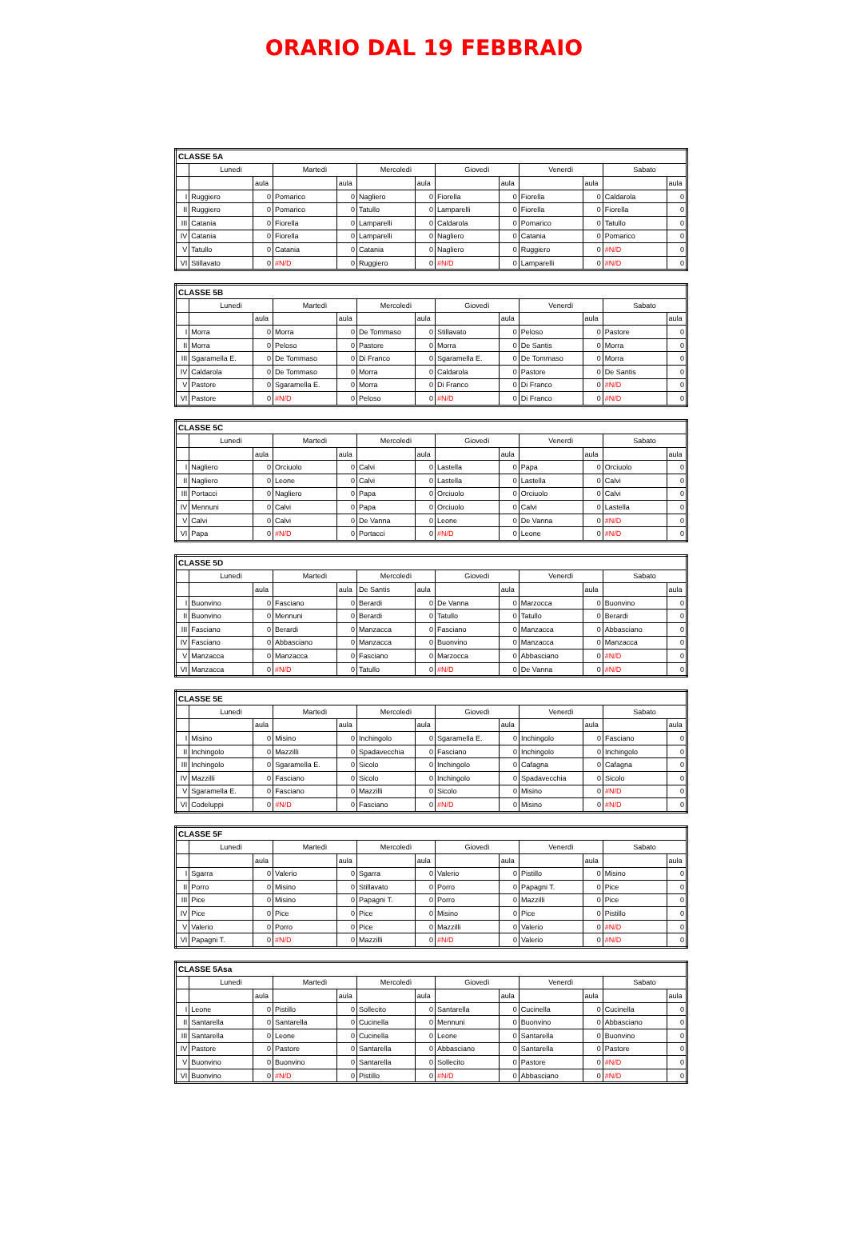ORARIO DAL 19 FEBBRAIO
| CLASSE 5A | | | | | | | | | | | | |
| --- | --- | --- | --- | --- | --- | --- | --- | --- | --- | --- | --- | --- |
| | Lunedì | | Martedì | | Mercoledì | | Giovedì | | Venerdì | | Sabato | |
| | | aula | | aula | | aula | | aula | | aula | | aula |
| I | Ruggiero | 0 | Pomarico | 0 | Nagliero | 0 | Fiorella | 0 | Fiorella | 0 | Caldarola | 0 |
| II | Ruggiero | 0 | Pomarico | 0 | Tatullo | 0 | Lamparelli | 0 | Fiorella | 0 | Fiorella | 0 |
| III | Catania | 0 | Fiorella | 0 | Lamparelli | 0 | Caldarola | 0 | Pomarico | 0 | Tatullo | 0 |
| IV | Catania | 0 | Fiorella | 0 | Lamparelli | 0 | Nagliero | 0 | Catania | 0 | Pomarico | 0 |
| V | Tatullo | 0 | Catania | 0 | Catania | 0 | Nagliero | 0 | Ruggiero | 0 | #N/D | 0 |
| VI | Stillavato | 0 | #N/D | 0 | Ruggiero | 0 | #N/D | 0 | Lamparelli | 0 | #N/D | 0 |
| CLASSE 5B | | | | | | | | | | | | |
| --- | --- | --- | --- | --- | --- | --- | --- | --- | --- | --- | --- | --- |
| | Lunedì | | Martedì | | Mercoledì | | Giovedì | | Venerdì | | Sabato | |
| | | aula | | aula | | aula | | aula | | aula | | aula |
| I | Morra | 0 | Morra | 0 | De Tommaso | 0 | Stillavato | 0 | Peloso | 0 | Pastore | 0 |
| II | Morra | 0 | Peloso | 0 | Pastore | 0 | Morra | 0 | De Santis | 0 | Morra | 0 |
| III | Sgaramella E. | 0 | De Tommaso | 0 | Di Franco | 0 | Sgaramella E. | 0 | De Tommaso | 0 | Morra | 0 |
| IV | Caldarola | 0 | De Tommaso | 0 | Morra | 0 | Caldarola | 0 | Pastore | 0 | De Santis | 0 |
| V | Pastore | 0 | Sgaramella E. | 0 | Morra | 0 | Di Franco | 0 | Di Franco | 0 | #N/D | 0 |
| VI | Pastore | 0 | #N/D | 0 | Peloso | 0 | #N/D | 0 | Di Franco | 0 | #N/D | 0 |
| CLASSE 5C | | | | | | | | | | | | |
| --- | --- | --- | --- | --- | --- | --- | --- | --- | --- | --- | --- | --- |
| | Lunedì | | Martedì | | Mercoledì | | Giovedì | | Venerdì | | Sabato | |
| | | aula | | aula | | aula | | aula | | aula | | aula |
| I | Nagliero | 0 | Orciuolo | 0 | Calvi | 0 | Lastella | 0 | Papa | 0 | Orciuolo | 0 |
| II | Nagliero | 0 | Leone | 0 | Calvi | 0 | Lastella | 0 | Lastella | 0 | Calvi | 0 |
| III | Portacci | 0 | Nagliero | 0 | Papa | 0 | Orciuolo | 0 | Orciuolo | 0 | Calvi | 0 |
| IV | Mennuni | 0 | Calvi | 0 | Papa | 0 | Orciuolo | 0 | Calvi | 0 | Lastella | 0 |
| V | Calvi | 0 | Calvi | 0 | De Vanna | 0 | Leone | 0 | De Vanna | 0 | #N/D | 0 |
| VI | Papa | 0 | #N/D | 0 | Portacci | 0 | #N/D | 0 | Leone | 0 | #N/D | 0 |
| CLASSE 5D | | | | | | | | | | | | |
| --- | --- | --- | --- | --- | --- | --- | --- | --- | --- | --- | --- | --- |
| | Lunedì | | Martedì | | Mercoledì | | Giovedì | | Venerdì | | Sabato | |
| | | aula | | aula | De Santis | aula | | aula | | aula | | aula |
| I | Buonvino | 0 | Fasciano | 0 | Berardi | 0 | De Vanna | 0 | Marzocca | 0 | Buonvino | 0 |
| II | Buonvino | 0 | Mennuni | 0 | Berardi | 0 | Tatullo | 0 | Tatullo | 0 | Berardi | 0 |
| III | Fasciano | 0 | Berardi | 0 | Manzacca | 0 | Fasciano | 0 | Manzacca | 0 | Abbasciano | 0 |
| IV | Fasciano | 0 | Abbasciano | 0 | Manzacca | 0 | Buonvino | 0 | Manzacca | 0 | Manzacca | 0 |
| V | Manzacca | 0 | Manzacca | 0 | Fasciano | 0 | Marzocca | 0 | Abbasciano | 0 | #N/D | 0 |
| VI | Manzacca | 0 | #N/D | 0 | Tatullo | 0 | #N/D | 0 | De Vanna | 0 | #N/D | 0 |
| CLASSE 5E | | | | | | | | | | | | |
| --- | --- | --- | --- | --- | --- | --- | --- | --- | --- | --- | --- | --- |
| | Lunedì | | Martedì | | Mercoledì | | Giovedì | | Venerdì | | Sabato | |
| | | aula | | aula | | aula | | aula | | aula | | aula |
| I | Misino | 0 | Misino | 0 | Inchingolo | 0 | Sgaramella E. | 0 | Inchingolo | 0 | Fasciano | 0 |
| II | Inchingolo | 0 | Mazzilli | 0 | Spadavecchia | 0 | Fasciano | 0 | Inchingolo | 0 | Inchingolo | 0 |
| III | Inchingolo | 0 | Sgaramella E. | 0 | Sicolo | 0 | Inchingolo | 0 | Cafagna | 0 | Cafagna | 0 |
| IV | Mazzilli | 0 | Fasciano | 0 | Sicolo | 0 | Inchingolo | 0 | Spadavecchia | 0 | Sicolo | 0 |
| V | Sgaramella E. | 0 | Fasciano | 0 | Mazzilli | 0 | Sicolo | 0 | Misino | 0 | #N/D | 0 |
| VI | Codeluppi | 0 | #N/D | 0 | Fasciano | 0 | #N/D | 0 | Misino | 0 | #N/D | 0 |
| CLASSE 5F | | | | | | | | | | | | |
| --- | --- | --- | --- | --- | --- | --- | --- | --- | --- | --- | --- | --- |
| | Lunedì | | Martedì | | Mercoledì | | Giovedì | | Venerdì | | Sabato | |
| | | aula | | aula | | aula | | aula | | aula | | aula |
| I | Sgarra | 0 | Valerio | 0 | Sgarra | 0 | Valerio | 0 | Pistillo | 0 | Misino | 0 |
| II | Porro | 0 | Misino | 0 | Stillavato | 0 | Porro | 0 | Papagni T. | 0 | Pice | 0 |
| III | Pice | 0 | Misino | 0 | Papagni T. | 0 | Porro | 0 | Mazzilli | 0 | Pice | 0 |
| IV | Pice | 0 | Pice | 0 | Pice | 0 | Misino | 0 | Pice | 0 | Pistillo | 0 |
| V | Valerio | 0 | Porro | 0 | Pice | 0 | Mazzilli | 0 | Valerio | 0 | #N/D | 0 |
| VI | Papagni T. | 0 | #N/D | 0 | Mazzilli | 0 | #N/D | 0 | Valerio | 0 | #N/D | 0 |
| CLASSE 5Asa | | | | | | | | | | | | |
| --- | --- | --- | --- | --- | --- | --- | --- | --- | --- | --- | --- | --- |
| | Lunedì | | Martedì | | Mercoledì | | Giovedì | | Venerdì | | Sabato | |
| | | aula | | aula | | aula | | aula | | aula | | aula |
| I | Leone | 0 | Pistillo | 0 | Sollecito | 0 | Santarella | 0 | Cucinella | 0 | Cucinella | 0 |
| II | Santarella | 0 | Santarella | 0 | Cucinella | 0 | Mennuni | 0 | Buonvino | 0 | Abbasciano | 0 |
| III | Santarella | 0 | Leone | 0 | Cucinella | 0 | Leone | 0 | Santarella | 0 | Buonvino | 0 |
| IV | Pastore | 0 | Pastore | 0 | Santarella | 0 | Abbasciano | 0 | Santarella | 0 | Pastore | 0 |
| V | Buonvino | 0 | Buonvino | 0 | Santarella | 0 | Sollecito | 0 | Pastore | 0 | #N/D | 0 |
| VI | Buonvino | 0 | #N/D | 0 | Pistillo | 0 | #N/D | 0 | Abbasciano | 0 | #N/D | 0 |